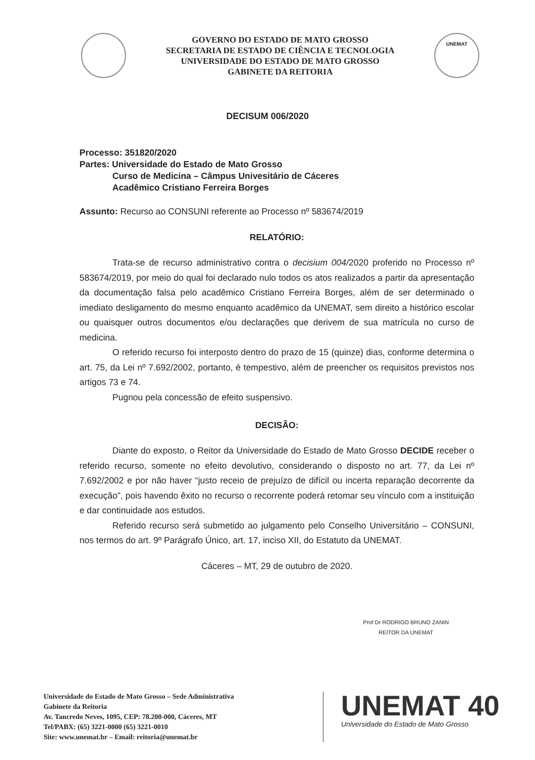GOVERNO DO ESTADO DE MATO GROSSO
SECRETARIA DE ESTADO DE CIÊNCIA E TECNOLOGIA
UNIVERSIDADE DO ESTADO DE MATO GROSSO
GABINETE DA REITORIA
UNEMAT
DECISUM 006/2020
Processo: 351820/2020
Partes: Universidade do Estado de Mato Grosso
Curso de Medicina – Câmpus Univesitário de Cáceres
Acadêmico Cristiano Ferreira Borges
Assunto: Recurso ao CONSUNI referente ao Processo nº 583674/2019
RELATÓRIO:
Trata-se de recurso administrativo contra o decisium 004/2020 proferido no Processo nº 583674/2019, por meio do qual foi declarado nulo todos os atos realizados a partir da apresentação da documentação falsa pelo acadêmico Cristiano Ferreira Borges, além de ser determinado o imediato desligamento do mesmo enquanto acadêmico da UNEMAT, sem direito a histórico escolar ou quaisquer outros documentos e/ou declarações que derivem de sua matrícula no curso de medicina.
O referido recurso foi interposto dentro do prazo de 15 (quinze) dias, conforme determina o art. 75, da Lei nº 7.692/2002, portanto, é tempestivo, além de preencher os requisitos previstos nos artigos 73 e 74.
Pugnou pela concessão de efeito suspensivo.
DECISÃO:
Diante do exposto, o Reitor da Universidade do Estado de Mato Grosso DECIDE receber o referido recurso, somente no efeito devolutivo, considerando o disposto no art. 77, da Lei nº 7.692/2002 e por não haver “justo receio de prejuízo de difícil ou incerta reparação decorrente da execução”, pois havendo êxito no recurso o recorrente poderá retomar seu vínculo com a instituição e dar continuidade aos estudos.
Referido recurso será submetido ao julgamento pelo Conselho Universitário – CONSUNI, nos termos do art. 9º Parágrafo Único, art. 17, inciso XII, do Estatuto da UNEMAT.
Cáceres – MT, 29 de outubro de 2020.
Prof Dr RODRIGO BRUNO ZANIN
REITOR DA UNEMAT
Universidade do Estado de Mato Grosso – Sede Administrativa
Gabinete da Reitoria
Av. Tancredo Neves, 1095, CEP: 78.200-000, Cáceres, MT
Tel/PABX: (65) 3221-0000 (65) 3221-0010
Site: www.unemat.br – Email: reitoria@unemat.br
UNEMAT 40
Universidade do Estado de Mato Grosso